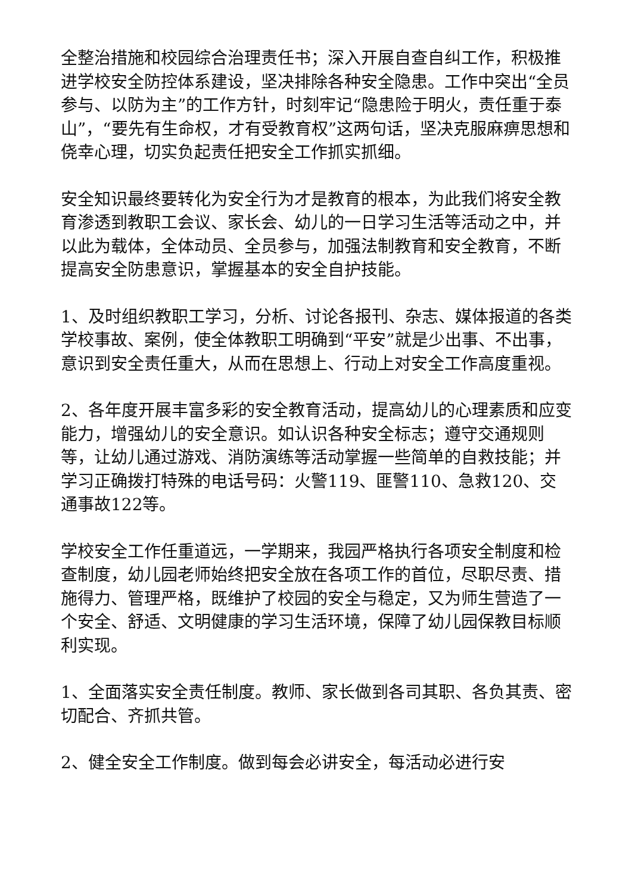全整治措施和校园综合治理责任书；深入开展自查自纠工作，积极推进学校安全防控体系建设，坚决排除各种安全隐患。工作中突出“全员参与、以防为主”的工作方针，时刻牢记“隐患险于明火，责任重于泰山”，“要先有生命权，才有受教育权”这两句话，坚决克服麻痹思想和侥幸心理，切实负起责任把安全工作抓实抓细。
安全知识最终要转化为安全行为才是教育的根本，为此我们将安全教育渗透到教职工会议、家长会、幼儿的一日学习生活等活动之中，并以此为载体，全体动员、全员参与，加强法制教育和安全教育，不断提高安全防患意识，掌握基本的安全自护技能。
1、及时组织教职工学习，分析、讨论各报刊、杂志、媒体报道的各类学校事故、案例，使全体教职工明确到“平安”就是少出事、不出事，意识到安全责任重大，从而在思想上、行动上对安全工作高度重视。
2、各年度开展丰富多彩的安全教育活动，提高幼儿的心理素质和应变能力，增强幼儿的安全意识。如认识各种安全标志；遵守交通规则等，让幼儿通过游戏、消防演练等活动掌握一些简单的自救技能；并学习正确拨打特殊的电话号码：火警119、匪警110、急救120、交通事故122等。
学校安全工作任重道远，一学期来，我园严格执行各项安全制度和检查制度，幼儿园老师始终把安全放在各项工作的首位，尽职尽责、措施得力、管理严格，既维护了校园的安全与稳定，又为师生营造了一个安全、舒适、文明健康的学习生活环境，保障了幼儿园保教目标顺利实现。
1、全面落实安全责任制度。教师、家长做到各司其职、各负其责、密切配合、齐抓共管。
2、健全安全工作制度。做到每会必讲安全，每活动必进行安